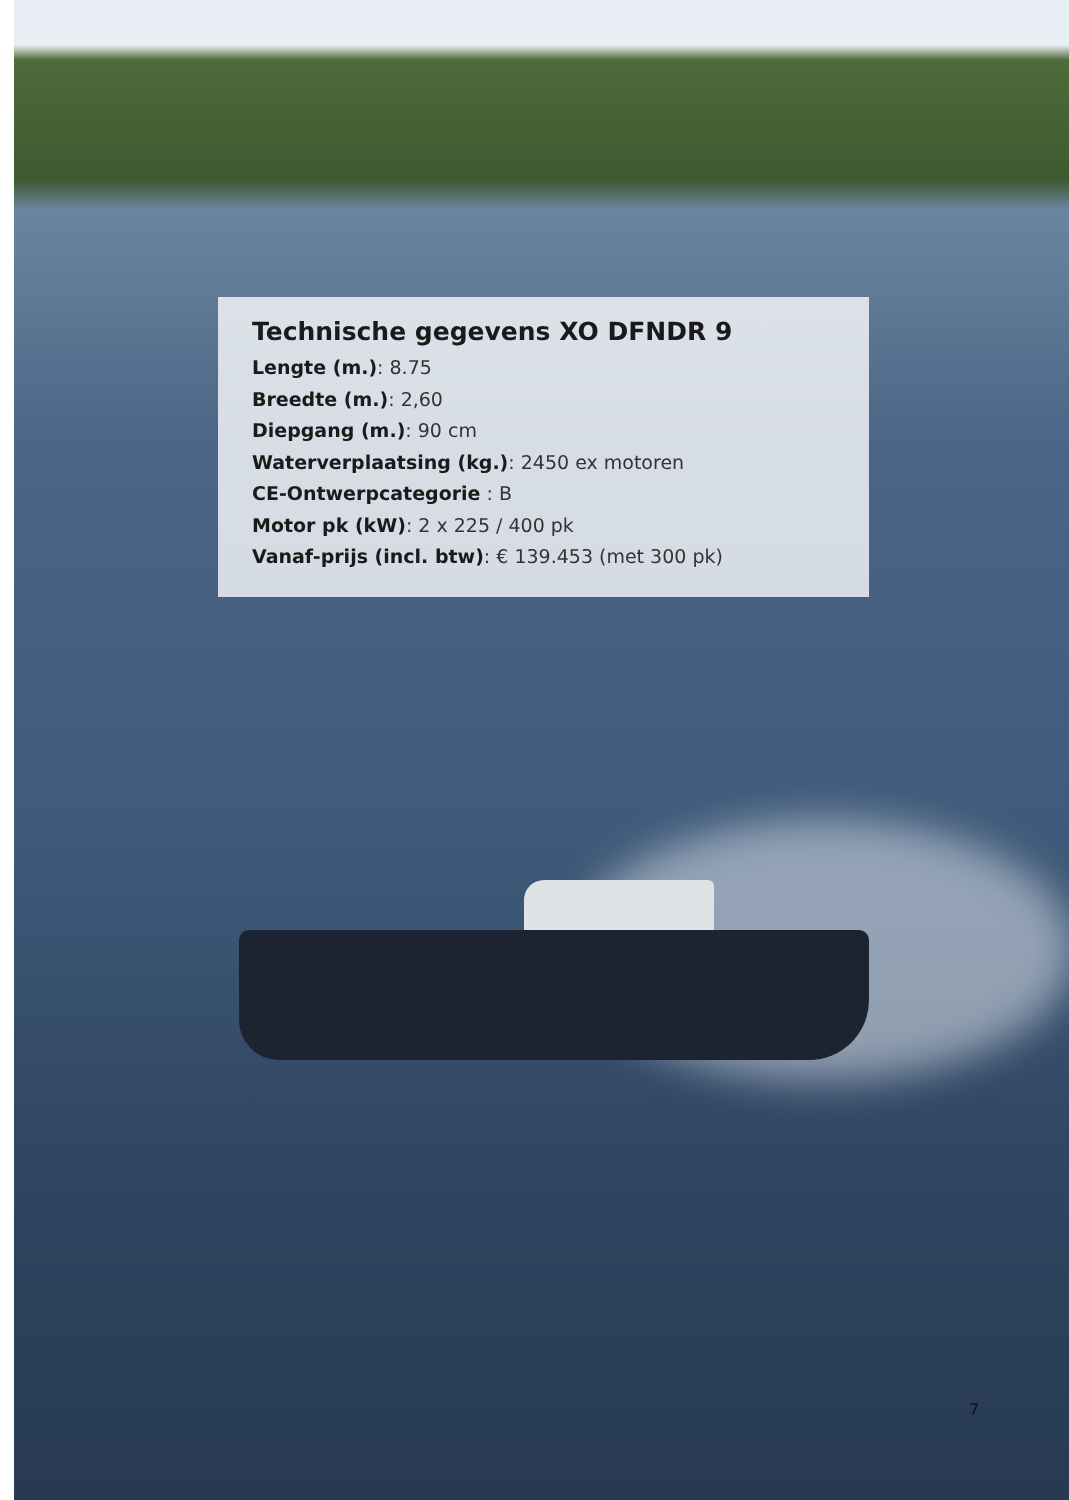Technische gegevens XO DFNDR 9
Lengte (m.): 8.75
Breedte (m.): 2,60
Diepgang (m.): 90 cm
Waterverplaatsing (kg.): 2450 ex motoren
CE-Ontwerpcategorie : B
Motor pk (kW): 2 x 225 / 400 pk
Vanaf-prijs (incl. btw): € 139.453 (met 300 pk)
7